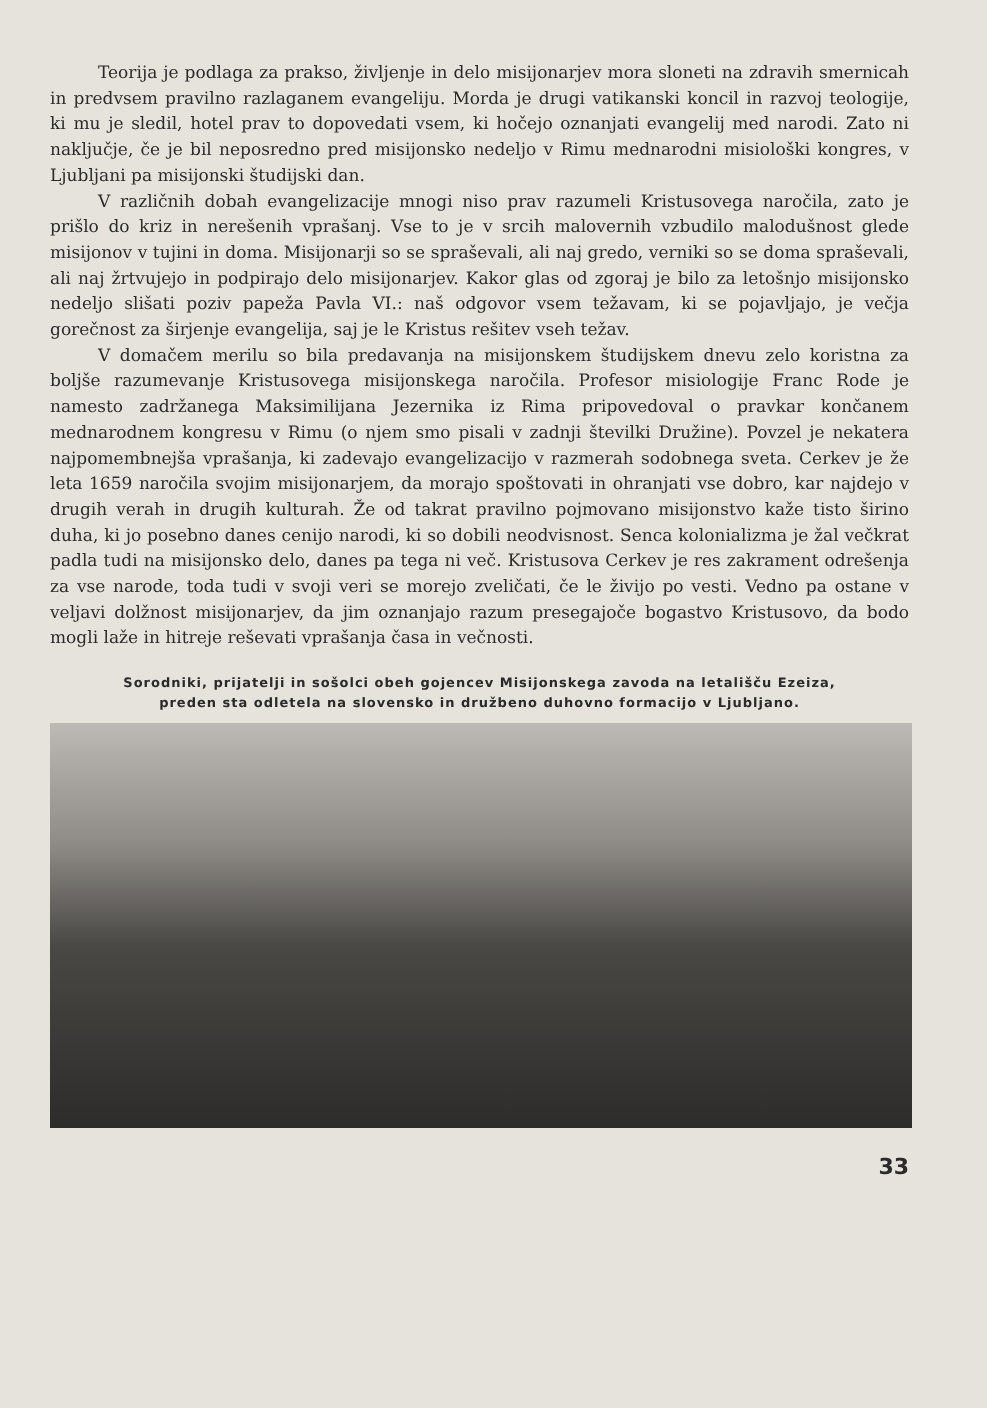Teorija je podlaga za prakso, življenje in delo misijonarjev mora sloneti na zdravih smernicah in predvsem pravilno razlaganem evangeliju. Morda je drugi vatikanski koncil in razvoj teologije, ki mu je sledil, hotel prav to dopovedati vsem, ki hočejo oznanjati evangelij med narodi. Zato ni naključje, če je bil neposredno pred misijonsko nedeljo v Rimu mednarodni misiološki kongres, v Ljubljani pa misijonski študijski dan.
V različnih dobah evangelizacije mnogi niso prav razumeli Kristusovega naročila, zato je prišlo do kriz in nerešenih vprašanj. Vse to je v srcih malovernih vzbudilo malodušnost glede misijonov v tujini in doma. Misijonarji so se spraševali, ali naj gredo, verniki so se doma spraševali, ali naj žrtvujejo in podpirajo delo misijonarjev. Kakor glas od zgoraj je bilo za letošnjo misijonsko nedeljo slišati poziv papeža Pavla VI.: naš odgovor vsem težavam, ki se pojavljajo, je večja gorečnost za širjenje evangelija, saj je le Kristus rešitev vseh težav.
V domačem merilu so bila predavanja na misijonskem študijskem dnevu zelo koristna za boljše razumevanje Kristusovega misijonskega naročila. Profesor misiologije Franc Rode je namesto zadržanega Maksimilijana Jezernika iz Rima pripovedoval o pravkar končanem mednarodnem kongresu v Rimu (o njem smo pisali v zadnji številki Družine). Povzel je nekatera najpomembnejša vprašanja, ki zadevajo evangelizacijo v razmerah sodobnega sveta. Cerkev je že leta 1659 naročila svojim misijonarjem, da morajo spoštovati in ohranjati vse dobro, kar najdejo v drugih verah in drugih kulturah. Že od takrat pravilno pojmovano misijonstvo kaže tisto širino duha, ki jo posebno danes cenijo narodi, ki so dobili neodvisnost. Senca kolonializma je žal večkrat padla tudi na misijonsko delo, danes pa tega ni več. Kristusova Cerkev je res zakrament odrešenja za vse narode, toda tudi v svoji veri se morejo zveličati, če le živijo po vesti. Vedno pa ostane v veljavi dolžnost misijonarjev, da jim oznanjajo razum presegajoče bogastvo Kristusovo, da bodo mogli laže in hitreje reševati vprašanja časa in večnosti.
Sorodniki, prijatelji in sošolci obeh gojencev Misijonskega zavoda na letališču Ezeiza,
preden sta odletela na slovensko in družbeno duhovno formacijo v Ljubljano.
33